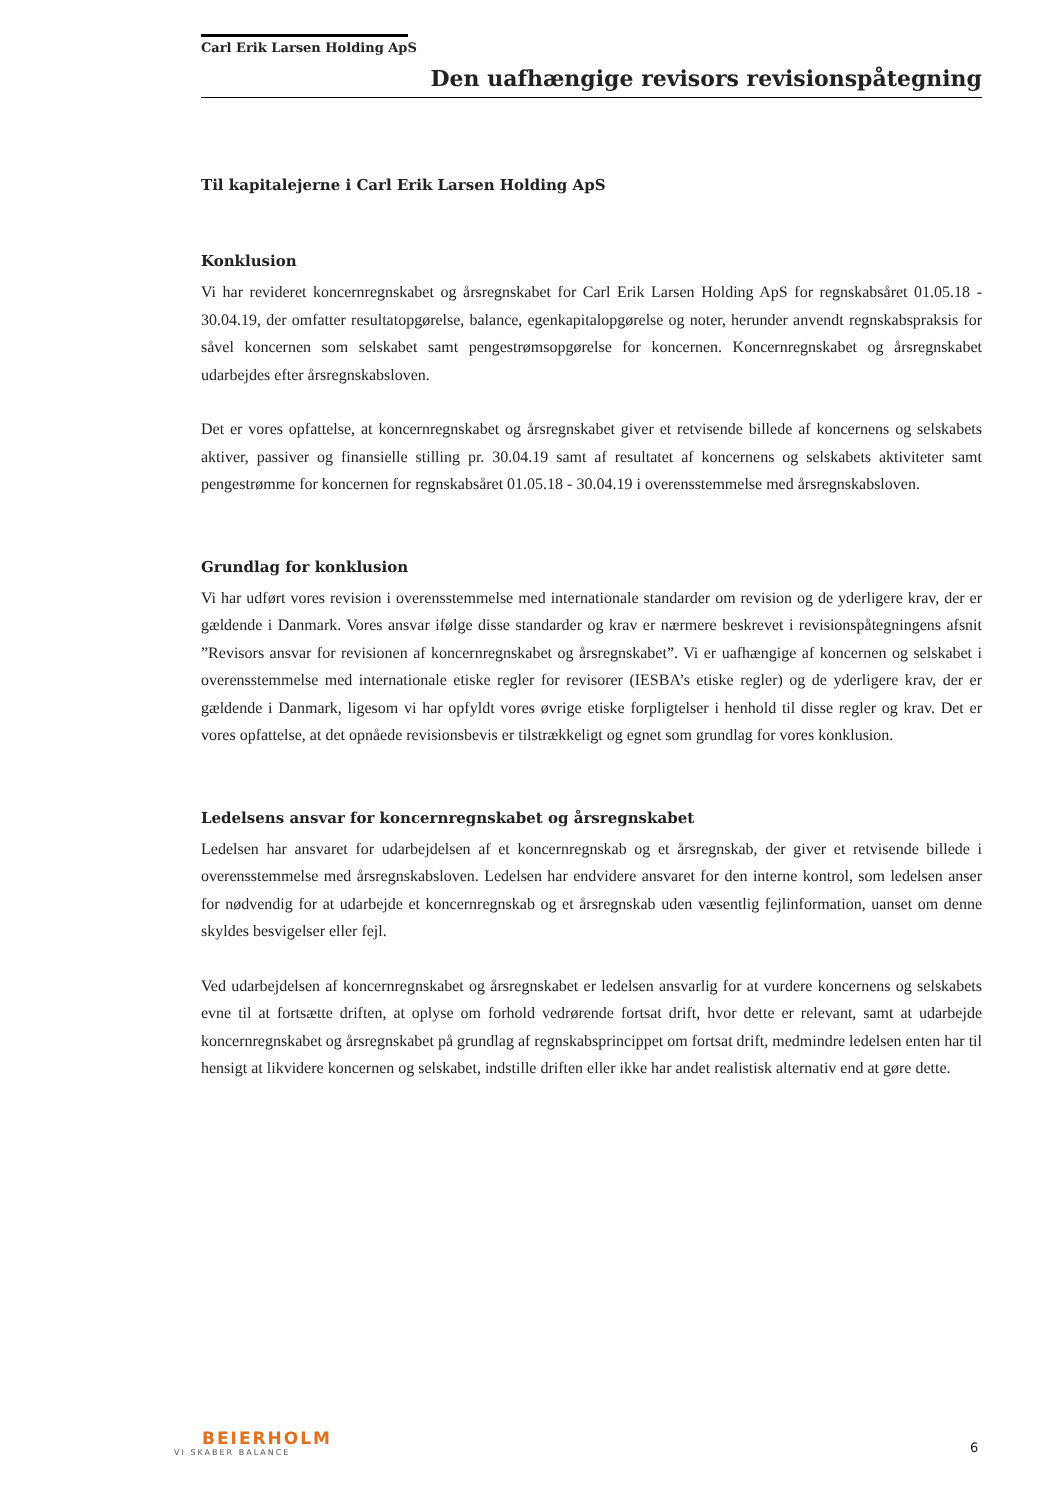Carl Erik Larsen Holding ApS
Den uafhængige revisors revisionspåtegning
Til kapitalejerne i Carl Erik Larsen Holding ApS
Konklusion
Vi har revideret koncernregnskabet og årsregnskabet for Carl Erik Larsen Holding ApS for regnskabsåret 01.05.18 - 30.04.19, der omfatter resultatopgørelse, balance, egenkapitalopgørelse og noter, herunder anvendt regnskabspraksis for såvel koncernen som selskabet samt pengestrømsopgørelse for koncernen. Koncernregnskabet og årsregnskabet udarbejdes efter årsregnskabsloven.
Det er vores opfattelse, at koncernregnskabet og årsregnskabet giver et retvisende billede af koncernens og selskabets aktiver, passiver og finansielle stilling pr. 30.04.19 samt af resultatet af koncernens og selskabets aktiviteter samt pengestrømme for koncernen for regnskabsåret 01.05.18 - 30.04.19 i overensstemmelse med årsregnskabsloven.
Grundlag for konklusion
Vi har udført vores revision i overensstemmelse med internationale standarder om revision og de yderligere krav, der er gældende i Danmark. Vores ansvar ifølge disse standarder og krav er nærmere beskrevet i revisionspåtegningens afsnit ”Revisors ansvar for revisionen af koncernregnskabet og årsregnskabet”. Vi er uafhængige af koncernen og selskabet i overensstemmelse med internationale etiske regler for revisorer (IESBA’s etiske regler) og de yderligere krav, der er gældende i Danmark, ligesom vi har opfyldt vores øvrige etiske forpligtelser i henhold til disse regler og krav. Det er vores opfattelse, at det opnåede revisionsbevis er tilstrækkeligt og egnet som grundlag for vores konklusion.
Ledelsens ansvar for koncernregnskabet og årsregnskabet
Ledelsen har ansvaret for udarbejdelsen af et koncernregnskab og et årsregnskab, der giver et retvisende billede i overensstemmelse med årsregnskabsloven. Ledelsen har endvidere ansvaret for den interne kontrol, som ledelsen anser for nødvendig for at udarbejde et koncernregnskab og et årsregnskab uden væsentlig fejlinformation, uanset om denne skyldes besvigelser eller fejl.
Ved udarbejdelsen af koncernregnskabet og årsregnskabet er ledelsen ansvarlig for at vurdere koncernens og selskabets evne til at fortsætte driften, at oplyse om forhold vedrørende fortsat drift, hvor dette er relevant, samt at udarbejde koncernregnskabet og årsregnskabet på grundlag af regnskabsprincippet om fortsat drift, medmindre ledelsen enten har til hensigt at likvidere koncernen og selskabet, indstille driften eller ikke har andet realistisk alternativ end at gøre dette.
BEIERHOLM
VI SKABER BALANCE
6